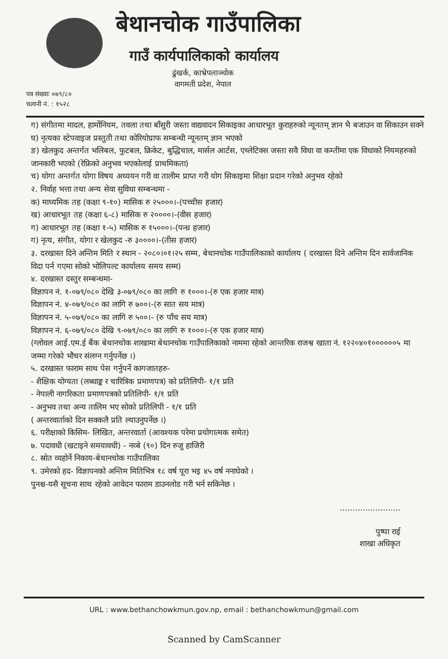बेथानचोक गाउँपालिका
गाउँ कार्यपालिकाको कार्यालय
ढुंखर्क, काभ्रेपलाञ्चोक
वागमती प्रदेश, नेपाल
पत्र संख्याः ०७९/८०
चलानी नं. : १५२८
ग) संगीतमा मादल, हार्मोनियम, तवला तथा बाँसुरी जस्ता वाद्यवादन सिकाइका आधारभूत कुराहरुको न्यूनतम् ज्ञान भै बजाउन वा सिकाउन सक्ने
घ) नृत्यका स्टेपवाइज प्रस्तुती तथा कोरियोग्राफ सम्बन्धी न्यूनतम् ज्ञान भएको
ङ) खेलकुद अन्तर्गत भलिबल, फुटबल, क्रिकेट, बुद्धिचाल, मार्सल आर्टस, एथ्लेटिक्स जस्ता सवै विधा वा कम्तीमा एक विधाको नियमहरुको जानकारी भएको (रेफ्रिको अनुभव भएकोलाई प्राथमिकता)
च) योगा अन्तर्गत योगा विषय अध्ययन गरी वा तालीम प्राप्त गरी योग सिकाइमा शिक्षा प्रदान गरेको अनुभव रहेको
२. निर्वाह भत्ता तथा अन्य सेवा सुविधा सम्बन्धमा -
क) माध्यमिक तह (कक्षा ९-१०) मासिक रु २५०००।-(पच्चीस हजार)
ख) आधारभूत तह (कक्षा ६-८) मासिक रु २००००।-(वीस हजार)
ग) आधारभूत तह (कक्षा १-५) मासिक रु १५०००।-(पन्ध्र हजार)
ग) नृत्य, संगीत, योगा र खेलकुद -रु ३००००।-(तीस हजार)
३. दरखास्त दिने अन्तिम मिति र स्थान - २०८०।०१।२५ सम्म, बेथानचोक गाउँपालिकाको कार्यालय ( दरखास्त दिने अन्तिम दिन सार्वजानिक विदा पर्न गएमा सोको भोलिपल्ट कार्यालय समय सम्म)
४. दरखास्त दस्तुर सम्बन्धमा-
विज्ञापन नं. १-०७९/०८० देखि ३-०७९/०८० का लागि रु १०००।-(रु एक हजार मात्र)
विज्ञापन नं. ४-०७९/०८० का लागि रु ७००।-(रु सात सय मात्र)
विज्ञापन नं. ५-०७९/०८० का लागि रु ५००।- (रु पाँच सय मात्र)
विज्ञापन नं. ६-०७९/०८० देखि ९-०७९/०८० का लागि रु १०००।-(रु एक हजार मात्र)
(ग्लोवल आई.एम.ई बैंक बेथानचोक शाखामा बेथानचोक गाउँपालिकाको नाममा रहेको आन्तरिक राजश्व खाता नं. १२२०४०१००००००५ मा जम्मा गरेको भौचर संलग्न गर्नुपर्नेछ ।)
५. दरखास्त फाराम साथ पेस गर्नुपर्ने कागजातहरु-
- शैक्षिक योग्यता (लब्धाङ्क र चारित्रिक प्रमाणपत्र) को प्रतिलिपी- १/१ प्रति
- नेपाली नागरिकता प्रमाणपत्रको प्रतिलिपी- १/१ प्रति
- अनुभव तथा अन्य तालिम भए सोको प्रतिलिपी - १/१ प्रति
( अन्तरवार्ताको दिन सक्कलै प्रति ल्याउनुपर्नेछ ।)
६. परीक्षाको किसिम- लिखित, अन्तरवार्ता (आवश्यक परेमा प्रयोगात्मक समेत)
७. पदावधी (खटाइने समयावधी) - नव्बे (९०) दिन रुजु हाजिरी
८. स्रोत व्यहोर्ने निकाय-बेथानचोक गाउँपालिका
९. उमेरको हद- विज्ञापनको अन्तिम मितिभित्र १८ वर्ष पूरा भइ ४५ वर्ष ननाघेको ।
पुनश्च-यसै सूचना साथ रहेको आवेदन फाराम डाउनलोड गरी भर्न सकिनेछ ।
........................
पुष्पा राई
शाखा अधिकृत
URL : www.bethanchowkmun.gov.np, email : bethanchowkmun@gmail.com
Scanned by CamScanner